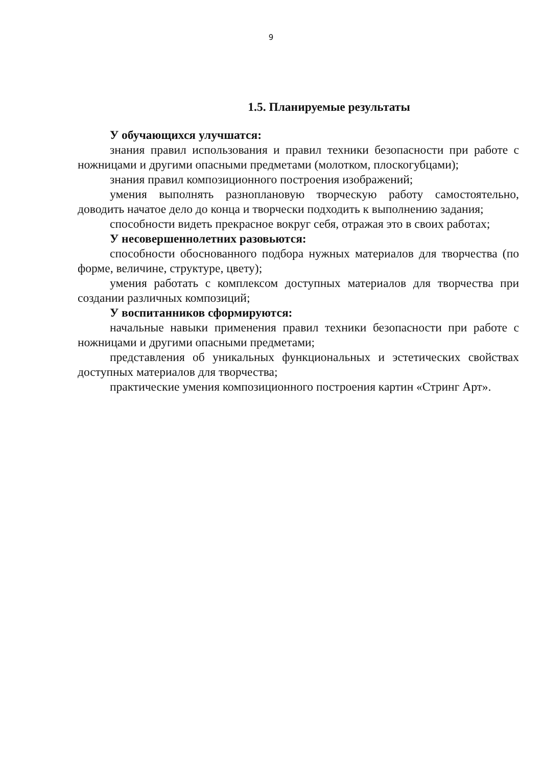9
1.5. Планируемые результаты
У обучающихся улучшатся:
знания правил использования и правил техники безопасности при работе с ножницами и другими опасными предметами (молотком, плоскогубцами);
знания правил композиционного построения изображений;
умения выполнять разноплановую творческую работу самостоятельно, доводить начатое дело до конца и творчески подходить к выполнению задания;
способности видеть прекрасное вокруг себя, отражая это в своих работах;
У несовершеннолетних разовьются:
способности обоснованного подбора нужных материалов для творчества (по форме, величине, структуре, цвету);
умения работать с комплексом доступных материалов для творчества при создании различных композиций;
У воспитанников сформируются:
начальные навыки применения правил техники безопасности при работе с ножницами и другими опасными предметами;
представления об уникальных функциональных и эстетических свойствах доступных материалов для творчества;
практические умения композиционного построения картин «Стринг Арт».